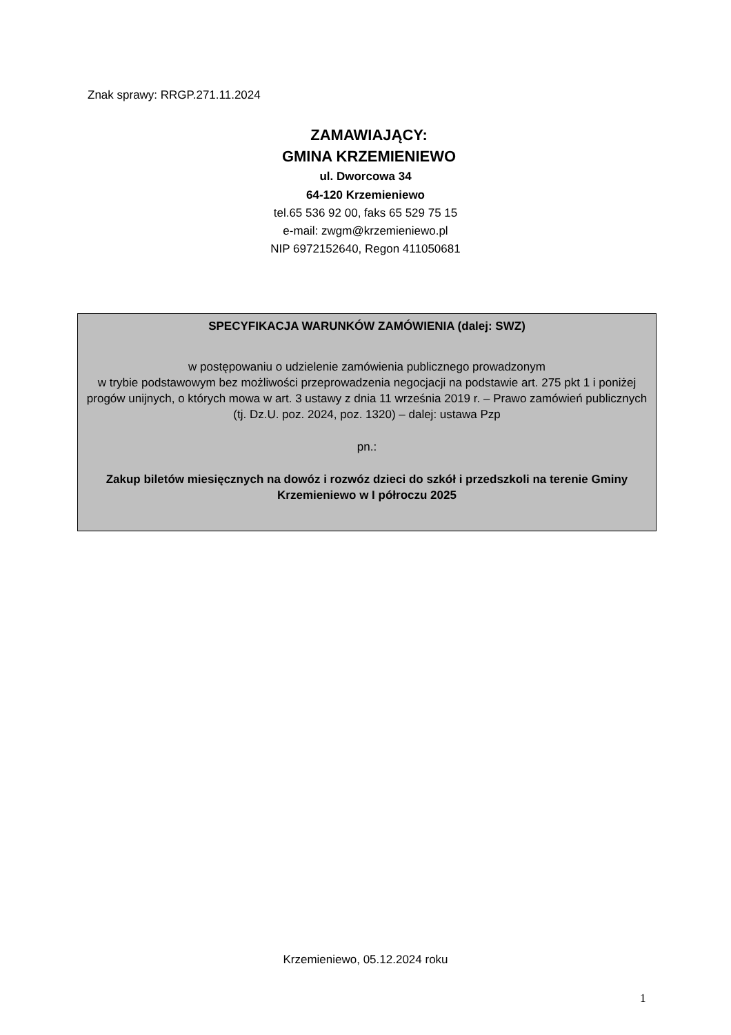Znak sprawy: RRGP.271.11.2024
ZAMAWIAJĄCY:
GMINA KRZEMIENIEWO
ul. Dworcowa 34
64-120 Krzemieniewo
tel.65 536 92 00, faks 65 529 75 15
e-mail: zwgm@krzemieniewo.pl
NIP 6972152640, Regon 411050681
SPECYFIKACJA WARUNKÓW ZAMÓWIENIA (dalej: SWZ)
w postępowaniu o udzielenie zamówienia publicznego prowadzonym
w trybie podstawowym bez możliwości przeprowadzenia negocjacji na podstawie art. 275 pkt 1 i poniżej progów unijnych, o których mowa w art. 3 ustawy z dnia 11 września 2019 r. – Prawo zamówień publicznych (tj. Dz.U. poz. 2024, poz. 1320) – dalej: ustawa Pzp
pn.:
Zakup biletów miesięcznych na dowóz i rozwóz dzieci do szkół i przedszkoli na terenie Gminy Krzemieniewo w I półroczu 2025
Krzemieniewo, 05.12.2024 roku
1